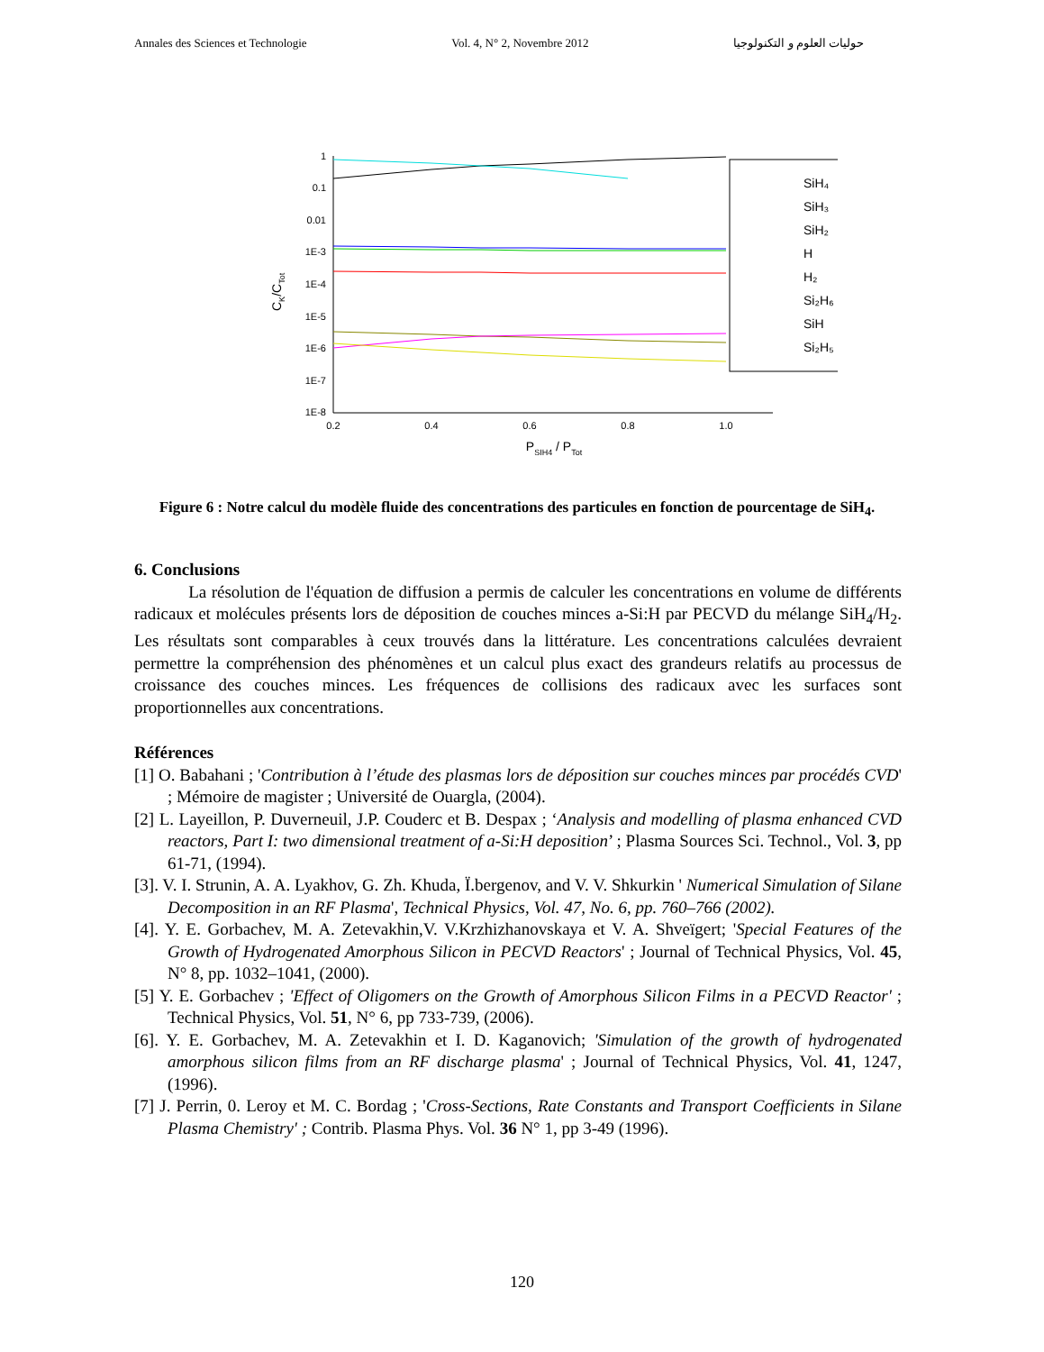Annales des Sciences et Technologie Vol. 4, N° 2, Novembre 2012 حوليات العلوم و التكنولوجيا
1
0.1
0.01
1E-3
1E-4
1E-5
1E-6
1E-7
1E-8
0.2
0.4
0.6
0.8
1.0
PSIH4 / PTot
CK/CTot
SiH₄
SiH₃
SiH₂
H
H₂
Si₂H₆
SiH
Si₂H₅
Figure 6 : Notre calcul du modèle fluide des concentrations des particules en fonction de pourcentage de SiH<sub>4</sub>.
6. Conclusions
La résolution de l'équation de diffusion a permis de calculer les concentrations en volume de différents radicaux et molécules présents lors de déposition de couches minces a-Si:H par PECVD du mélange SiH<sub>4</sub>/H<sub>2</sub>. Les résultats sont comparables à ceux trouvés dans la littérature. Les concentrations calculées devraient permettre la compréhension des phénomènes et un calcul plus exact des grandeurs relatifs au processus de croissance des couches minces. Les fréquences de collisions des radicaux avec les surfaces sont proportionnelles aux concentrations.
Références
[1] O. Babahani ; 'Contribution à l’étude des plasmas lors de déposition sur couches minces par procédés CVD' ; Mémoire de magister ; Université de Ouargla, (2004).
[2] L. Layeillon, P. Duverneuil, J.P. Couderc et B. Despax ; ‘Analysis and modelling of plasma enhanced CVD reactors, Part I: two dimensional treatment of a-Si:H deposition’ ; Plasma Sources Sci. Technol., Vol. 3, pp 61-71, (1994).
[3]. V. I. Strunin, A. A. Lyakhov, G. Zh. Khuda, Ï.bergenov, and V. V. Shkurkin ' Numerical Simulation of Silane Decomposition in an RF Plasma', Technical Physics, Vol. 47, No. 6, pp. 760–766 (2002).
[4]. Y. E. Gorbachev, M. A. Zetevakhin,V. V.Krzhizhanovskaya et V. A. Shveïgert; 'Special Features of the Growth of Hydrogenated Amorphous Silicon in PECVD Reactors' ; Journal of Technical Physics, Vol. 45, N° 8, pp. 1032–1041, (2000).
[5] Y. E. Gorbachev ; 'Effect of Oligomers on the Growth of Amorphous Silicon Films in a PECVD Reactor' ; Technical Physics, Vol. 51, N° 6, pp 733-739, (2006).
[6]. Y. E. Gorbachev, M. A. Zetevakhin et I. D. Kaganovich; 'Simulation of the growth of hydrogenated amorphous silicon films from an RF discharge plasma' ; Journal of Technical Physics, Vol. 41, 1247, (1996).
[7] J. Perrin, 0. Leroy et M. C. Bordag ; 'Cross-Sections, Rate Constants and Transport Coefficients in Silane Plasma Chemistry' ; Contrib. Plasma Phys. Vol. 36 N° 1, pp 3-49 (1996).
120